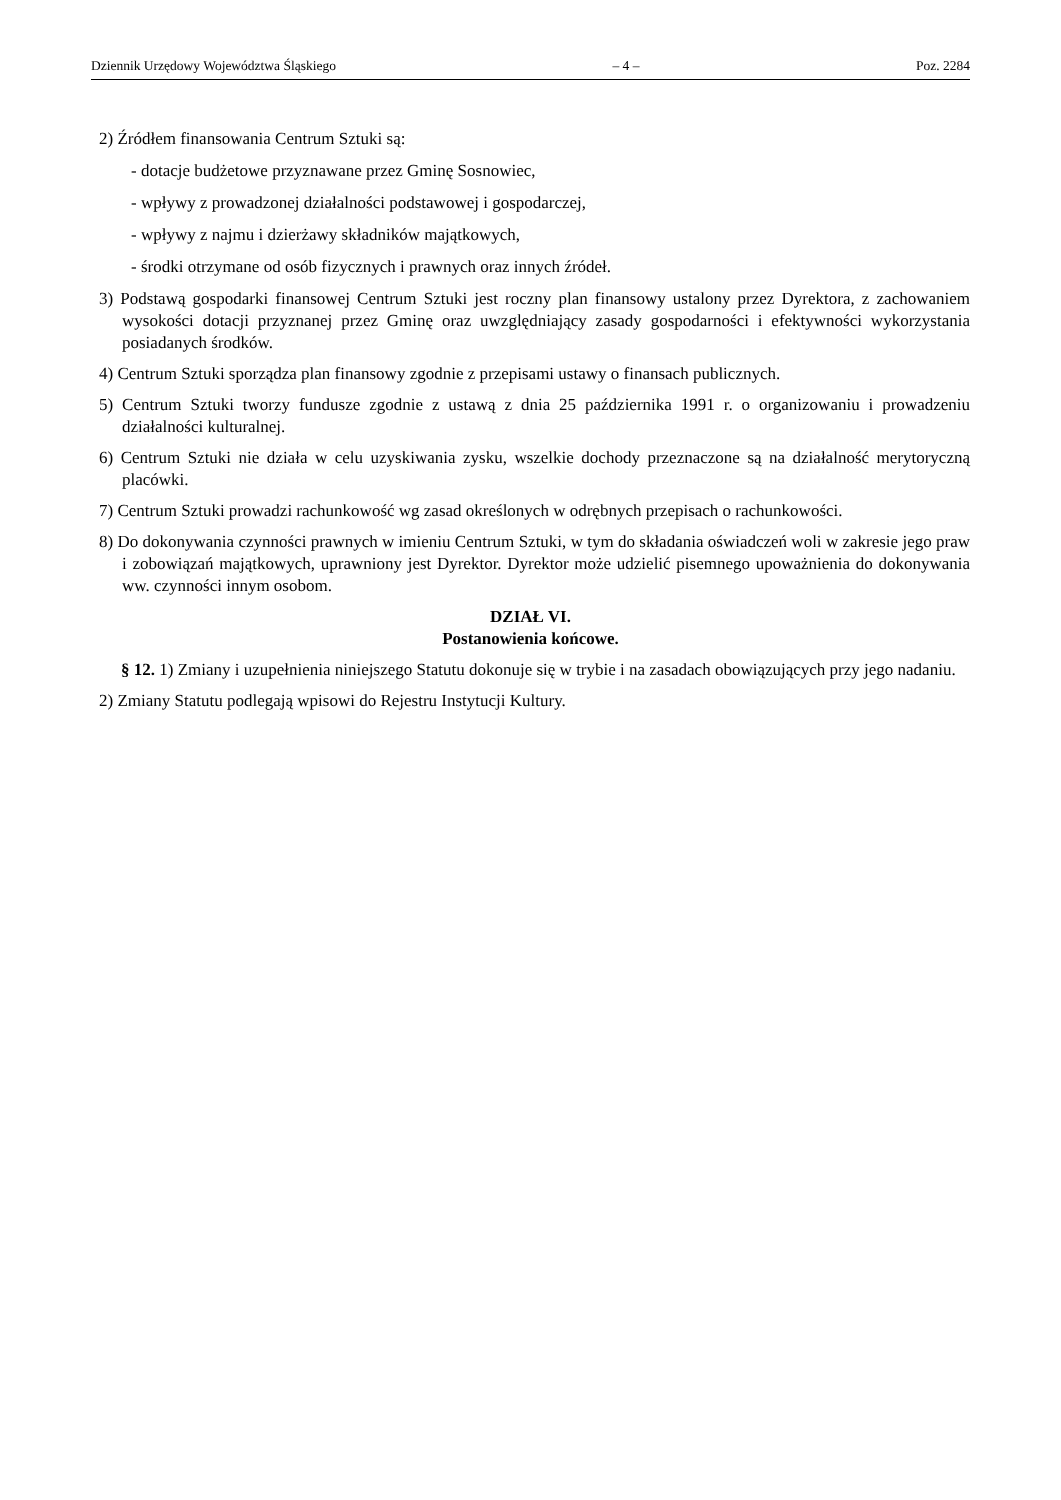Dziennik Urzędowy Województwa Śląskiego – 4 – Poz. 2284
2) Źródłem finansowania Centrum Sztuki są:
- dotacje budżetowe przyznawane przez Gminę Sosnowiec,
- wpływy z prowadzonej działalności podstawowej i gospodarczej,
- wpływy z najmu i dzierżawy składników majątkowych,
- środki otrzymane od osób fizycznych i prawnych oraz innych źródeł.
3) Podstawą gospodarki finansowej Centrum Sztuki jest roczny plan finansowy ustalony przez Dyrektora, z zachowaniem wysokości dotacji przyznanej przez Gminę oraz uwzględniający zasady gospodarności i efektywności wykorzystania posiadanych środków.
4) Centrum Sztuki sporządza plan finansowy zgodnie z przepisami ustawy o finansach publicznych.
5) Centrum Sztuki tworzy fundusze zgodnie z ustawą z dnia 25 października 1991 r. o organizowaniu i prowadzeniu działalności kulturalnej.
6) Centrum Sztuki nie działa w celu uzyskiwania zysku, wszelkie dochody przeznaczone są na działalność merytoryczną placówki.
7) Centrum Sztuki prowadzi rachunkowość wg zasad określonych w odrębnych przepisach o rachunkowości.
8) Do dokonywania czynności prawnych w imieniu Centrum Sztuki, w tym do składania oświadczeń woli w zakresie jego praw i zobowiązań majątkowych, uprawniony jest Dyrektor. Dyrektor może udzielić pisemnego upoważnienia do dokonywania ww. czynności innym osobom.
DZIAŁ VI.
Postanowienia końcowe.
§ 12. 1) Zmiany i uzupełnienia niniejszego Statutu dokonuje się w trybie i na zasadach obowiązujących przy jego nadaniu.
2) Zmiany Statutu podlegają wpisowi do Rejestru Instytucji Kultury.